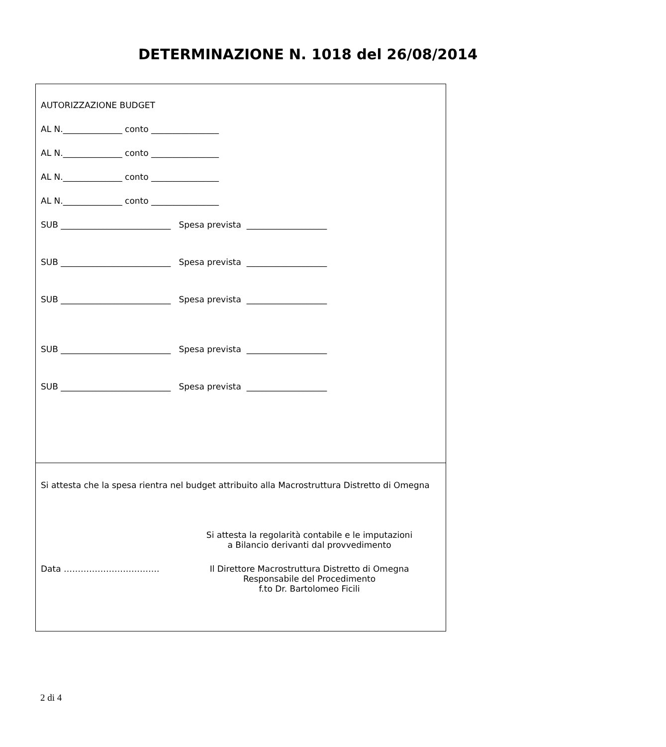DETERMINAZIONE N. 1018 del 26/08/2014
AUTORIZZAZIONE BUDGET
AL N.______________ conto ________________
AL N.______________ conto ________________
AL N.______________ conto ________________
AL N.______________ conto ________________
SUB __________________________ Spesa prevista ___________________
SUB __________________________ Spesa prevista ___________________
SUB __________________________ Spesa prevista ___________________
SUB __________________________ Spesa prevista ___________________
SUB __________________________ Spesa prevista ___________________
Si attesta che la spesa rientra nel budget attribuito alla Macrostruttura Distretto di Omegna
Si attesta la regolarità contabile e le imputazioni
a Bilancio derivanti dal provvedimento
Data ……………………………. Il Direttore Macrostruttura Distretto di Omegna
Responsabile del Procedimento
f.to Dr. Bartolomeo Ficili
2 di 4